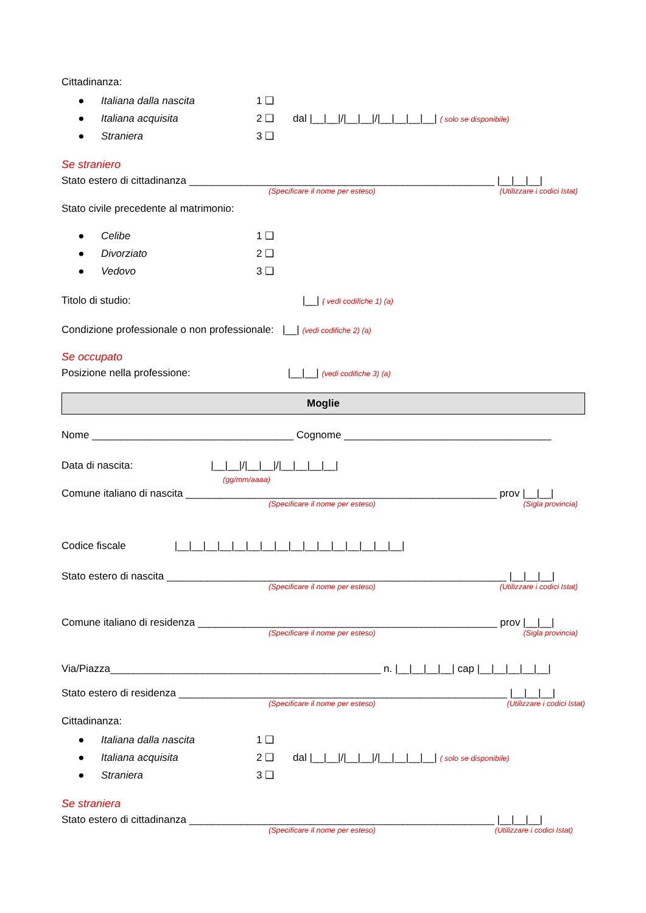Cittadinanza:
● Italiana dalla nascita 1 ❑
● Italiana acquisita 2 ❑ dal |__|__|/|__|__|/|__|__|__|__| ( solo se disponibile)
● Straniera 3 ❑
Se straniero
Stato estero di cittadinanza _____________________________________________________ |__|__|__|
(Specificare il nome per esteso) (Utilizzare i codici Istat)
Stato civile precedente al matrimonio:
● Celibe 1 ❑
● Divorziato 2 ❑
● Vedovo 3 ❑
Titolo di studio: |__| ( vedi codifiche 1) (a)
Condizione professionale o non professionale: |__| (vedi codifiche 2) (a)
Se occupato
Posizione nella professione: |__|__| (vedi codifiche 3) (a)
Moglie
Nome ___________________________________ Cognome ____________________________________
Data di nascita: |__|__|/|__|__|/|__|__|__|__|
(gg/mm/aaaa)
Comune italiano di nascita ______________________________________________________ prov |__|__|
(Specificare il nome per esteso) (Sigla provincia)
Codice fiscale |__|__|__|__|__|__|__|__|__|__|__|__|__|__|__|__|
Stato estero di nascita ___________________________________________________________ |__|__|__|
(Specificare il nome per esteso) (Utilizzare i codici Istat)
Comune italiano di residenza ____________________________________________________ prov |__|__|
(Specificare il nome per esteso) (Sigla provincia)
Via/Piazza_______________________________________________ n. |__|__|__|__| cap |__|__|__|__|__|
Stato estero di residenza _________________________________________________________ |__|__|__|
(Specificare il nome per esteso) (Utilizzare i codici Istat)
Cittadinanza:
● Italiana dalla nascita 1 ❑
● Italiana acquisita 2 ❑ dal |__|__|/|__|__|/|__|__|__|__| ( solo se disponibile)
● Straniera 3 ❑
Se straniera
Stato estero di cittadinanza _____________________________________________________ |__|__|__|
(Specificare il nome per esteso) (Utilizzare i codici Istat)